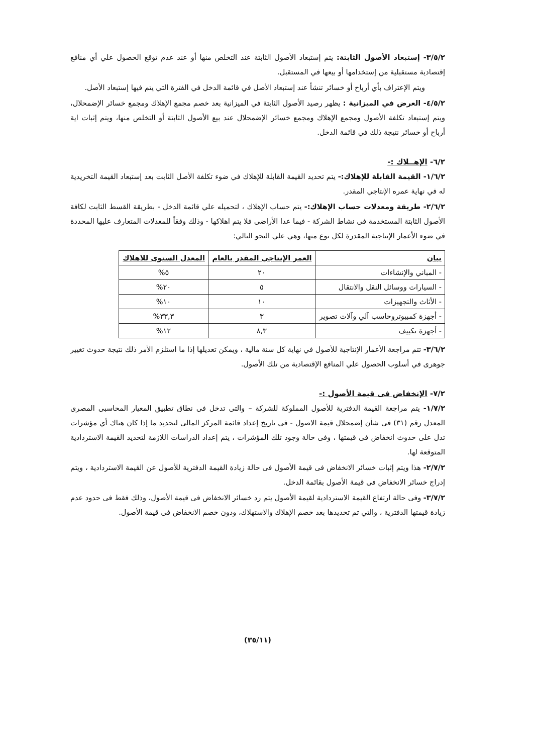٣/٥/٢- إستبعاد الأصول الثابتة: يتم إستبعاد الأصول الثابتة عند التخلص منها أو عند عدم توقع الحصول علي أي منافع إقتصادية مستقبلية من إستخدامها أو بيعها في المستقبل.
ويتم الإعتراف بأي أرباح أو خسائر تنشأ عند إستبعاد الأصل في قائمة الدخل في الفترة التي يتم فيها إستبعاد الأصل.
٤/٥/٢- العرض في الميزانية : يظهر رصيد الأصول الثابتة في الميزانية بعد خصم مجمع الإهلاك ومجمع خسائر الإضمحلال، ويتم إستبعاد تكلفة الأصول ومجمع الإهلاك ومجمع خسائر الإضمحلال عند بيع الأصول الثابتة أو التخلص منها، ويتم إثبات اية أرباح أو خسائر نتيجة ذلك في قائمة الدخل.
٦/٢- الإهــلاك :-
١/٦/٢- القيمة القابلة للإهلاك:- يتم تحديد القيمة القابلة للإهلاك في ضوء تكلفة الأصل الثابت بعد إستبعاد القيمة التخريدية له في نهاية عمره الإنتاجي المقدر.
٢/٦/٢- طريقة ومعدلات حساب الإهلاك:- يتم حساب الإهلاك ، لتحميله علي قائمة الدخل - بطريقة القسط الثابت لكافة الأصول الثابتة المستخدمة فى نشاط الشركة - فيما عدا الأراضى فلا يتم اهلاكها - وذلك وفقاً للمعدلات المتعارف عليها المحددة في ضوء الأعمار الإنتاجية المقدرة لكل نوع منها، وهي علي النحو التالي:
| بيان | العمر الإنتاجي المقدر بالعام | المعدل السنوى للاهلاك |
| --- | --- | --- |
| - المباني والإنشاءات | ٢٠ | ٥% |
| - السيارات ووسائل النقل والانتقال | ٥ | ٢٠% |
| - الأثاث والتجهيزات | ١٠ | ١٠% |
| - أجهزة كمبيوتروحاسب آلي وآلات تصوير | ٣ | ٣٣,٣% |
| - أجهزة تكييف | ٨,٣ | ١٢% |
٣/٦/٢- تتم مراجعة الأعمار الإنتاجية للأصول في نهاية كل سنة مالية ، ويمكن تعديلها إذا ما استلزم الأمر ذلك نتيجة حدوث تغيير جوهرى في أسلوب الحصول علي المنافع الإقتصادية من تلك الأصول.
٧/٢- الإنخفاض فى قيمة الأصول :-
١/٧/٢- يتم مراجعة القيمة الدفترية للأصول المملوكة للشركة – والتى تدخل فى نطاق تطبيق المعيار المحاسبى المصرى المعدل رقم (٣١) فى شأن إضمحلال قيمة الاصول - فى تاريخ إعداد قائمة المركز المالى لتحديد ما إذا كان هناك أي مؤشرات تدل على حدوث انخفاض فى قيمتها ، وفى حالة وجود تلك المؤشرات ، يتم إعداد الدراسات اللازمة لتحديد القيمة الاستردادية المتوقعة لها.
٢/٧/٢- هذا ويتم إثبات خسائر الانخفاض فى قيمة الأصول فى حالة زيادة القيمة الدفترية للأصول عن القيمة الاستردادية ، ويتم إدراج خسائر الانخفاض فى قيمة الأصول بقائمة الدخل.
٣/٧/٢- وفى حالة ارتفاع القيمة الاستردادية لقيمة الأصول يتم رد خسائر الانخفاض فى قيمة الأصول، وذلك فقط فى حدود عدم زيادة قيمتها الدفترية ، والتي تم تحديدها بعد خصم الإهلاك والاستهلاك، ودون خصم الانخفاض فى قيمة الأصول.
(٣٥/١١)